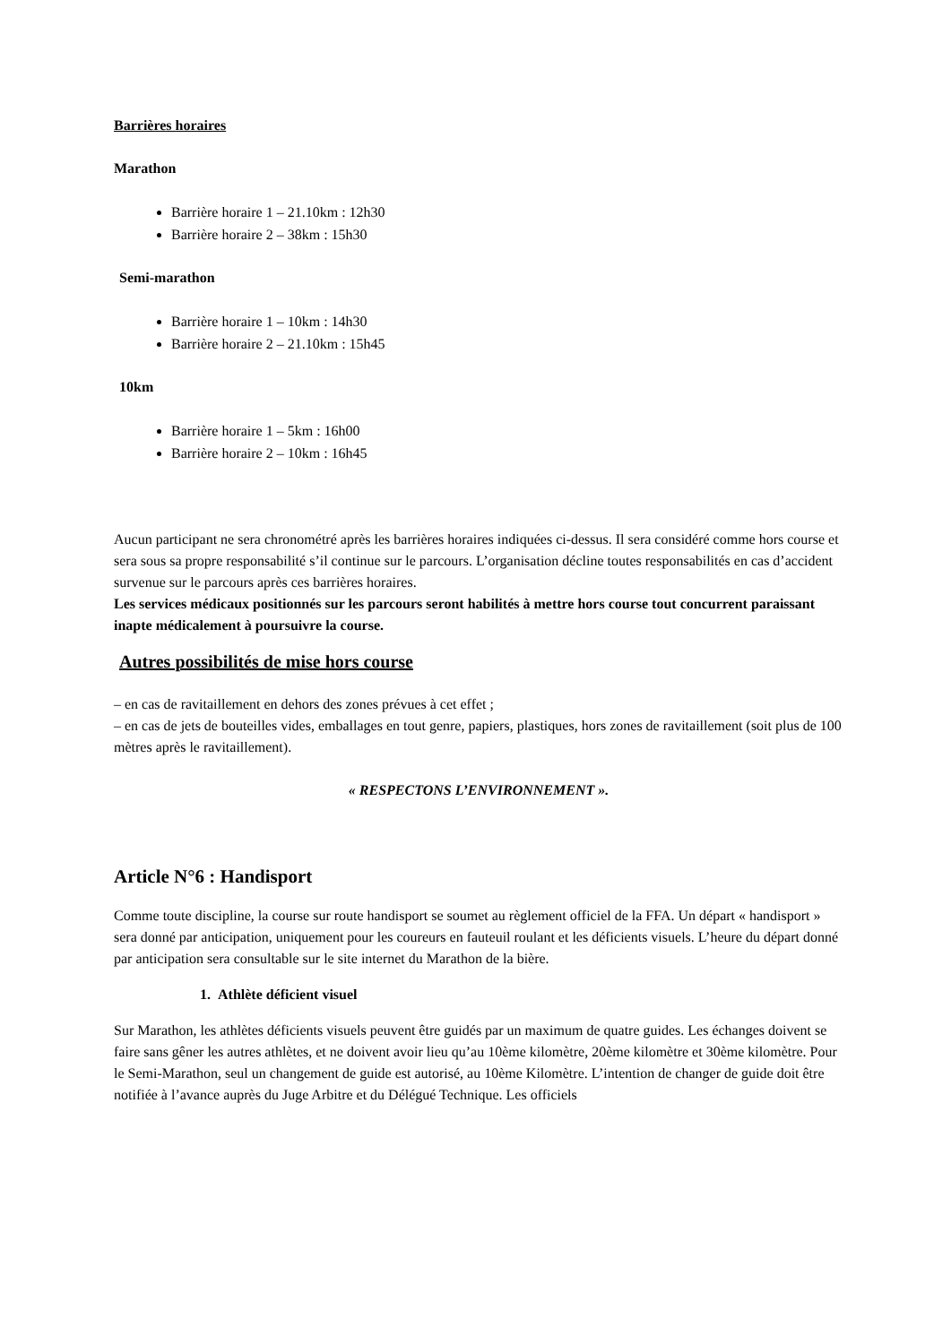Barrières horaires
Marathon
Barrière horaire 1 – 21.10km : 12h30
Barrière horaire 2 – 38km : 15h30
Semi-marathon
Barrière horaire 1 – 10km : 14h30
Barrière horaire 2 – 21.10km : 15h45
10km
Barrière horaire 1 – 5km : 16h00
Barrière horaire 2 – 10km : 16h45
Aucun participant ne sera chronométré après les barrières horaires indiquées ci-dessus. Il sera considéré comme hors course et sera sous sa propre responsabilité s’il continue sur le parcours. L’organisation décline toutes responsabilités en cas d’accident survenue sur le parcours après ces barrières horaires.
Les services médicaux positionnés sur les parcours seront habilités à mettre hors course tout concurrent paraissant inapte médicalement à poursuivre la course.
Autres possibilités de mise hors course
– en cas de ravitaillement en dehors des zones prévues à cet effet ;
– en cas de jets de bouteilles vides, emballages en tout genre, papiers, plastiques, hors zones de ravitaillement (soit plus de 100 mètres après le ravitaillement).
« RESPECTONS L’ENVIRONNEMENT ».
Article N°6 : Handisport
Comme toute discipline, la course sur route handisport se soumet au règlement officiel de la FFA. Un départ « handisport » sera donné par anticipation, uniquement pour les coureurs en fauteuil roulant et les déficients visuels. L’heure du départ donné par anticipation sera consultable sur le site internet du Marathon de la bière.
1. Athlète déficient visuel
Sur Marathon, les athlètes déficients visuels peuvent être guidés par un maximum de quatre guides. Les échanges doivent se faire sans gêner les autres athlètes, et ne doivent avoir lieu qu’au 10ème kilomètre, 20ème kilomètre et 30ème kilomètre. Pour le Semi-Marathon, seul un changement de guide est autorisé, au 10ème Kilomètre. L’intention de changer de guide doit être notifiée à l’avance auprès du Juge Arbitre et du Délégué Technique. Les officiels